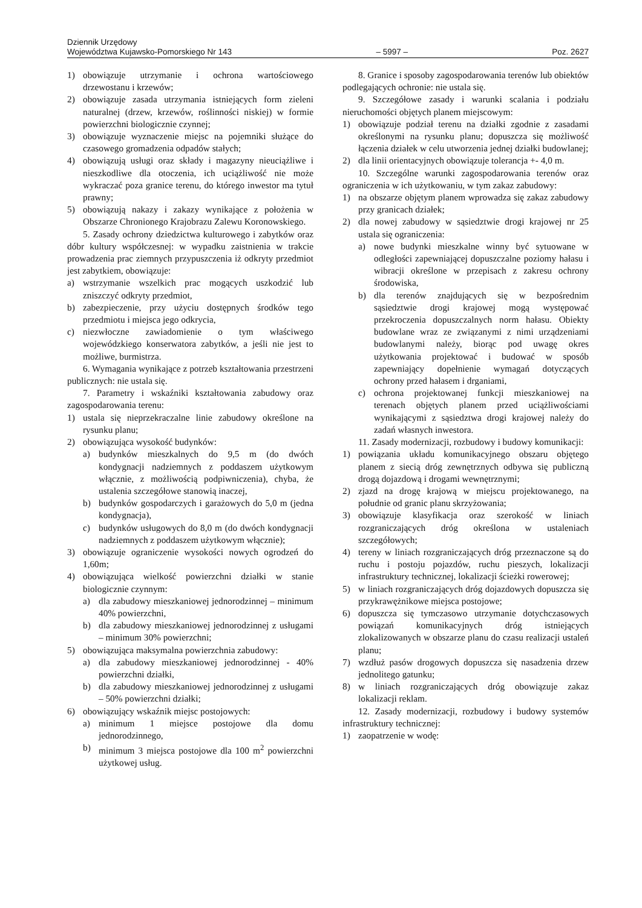Dziennik Urzędowy
Województwa Kujawsko-Pomorskiego Nr 143 – 5997 – Poz. 2627
1) obowiązuje utrzymanie i ochrona wartościowego drzewostanu i krzewów;
2) obowiązuje zasada utrzymania istniejących form zieleni naturalnej (drzew, krzewów, roślinności niskiej) w formie powierzchni biologicznie czynnej;
3) obowiązuje wyznaczenie miejsc na pojemniki służące do czasowego gromadzenia odpadów stałych;
4) obowiązują usługi oraz składy i magazyny nieuciążliwe i nieszkodliwe dla otoczenia, ich uciążliwość nie może wykraczać poza granice terenu, do którego inwestor ma tytuł prawny;
5) obowiązują nakazy i zakazy wynikające z położenia w Obszarze Chronionego Krajobrazu Zalewu Koronowskiego.
5. Zasady ochrony dziedzictwa kulturowego i zabytków oraz dóbr kultury współczesnej: w wypadku zaistnienia w trakcie prowadzenia prac ziemnych przypuszczenia iż odkryty przedmiot jest zabytkiem, obowiązuje:
a) wstrzymanie wszelkich prac mogących uszkodzić lub zniszczyć odkryty przedmiot,
b) zabezpieczenie, przy użyciu dostępnych środków tego przedmiotu i miejsca jego odkrycia,
c) niezwłoczne zawiadomienie o tym właściwego wojewódzkiego konserwatora zabytków, a jeśli nie jest to możliwe, burmistrza.
6. Wymagania wynikające z potrzeb kształtowania przestrzeni publicznych: nie ustala się.
7. Parametry i wskaźniki kształtowania zabudowy oraz zagospodarowania terenu:
1) ustala się nieprzekraczalne linie zabudowy określone na rysunku planu;
2) obowiązująca wysokość budynków:
a) budynków mieszkalnych do 9,5 m (do dwóch kondygnacji nadziemnych z poddaszem użytkowym włącznie, z możliwością podpiwniczenia), chyba, że ustalenia szczegółowe stanowią inaczej,
b) budynków gospodarczych i garażowych do 5,0 m (jedna kondygnacja),
c) budynków usługowych do 8,0 m (do dwóch kondygnacji nadziemnych z poddaszem użytkowym włącznie);
3) obowiązuje ograniczenie wysokości nowych ogrodzeń do 1,60m;
4) obowiązująca wielkość powierzchni działki w stanie biologicznie czynnym:
a) dla zabudowy mieszkaniowej jednorodzinnej – minimum 40% powierzchni,
b) dla zabudowy mieszkaniowej jednorodzinnej z usługami – minimum 30% powierzchni;
5) obowiązująca maksymalna powierzchnia zabudowy:
a) dla zabudowy mieszkaniowej jednorodzinnej - 40% powierzchni działki,
b) dla zabudowy mieszkaniowej jednorodzinnej z usługami – 50% powierzchni działki;
6) obowiązujący wskaźnik miejsc postojowych:
a) minimum 1 miejsce postojowe dla domu jednorodzinnego,
b) minimum 3 miejsca postojowe dla 100 m<sup>2</sup> powierzchni użytkowej usług.
8. Granice i sposoby zagospodarowania terenów lub obiektów podlegających ochronie: nie ustala się.
9. Szczegółowe zasady i warunki scalania i podziału nieruchomości objętych planem miejscowym:
1) obowiązuje podział terenu na działki zgodnie z zasadami określonymi na rysunku planu; dopuszcza się możliwość łączenia działek w celu utworzenia jednej działki budowlanej;
2) dla linii orientacyjnych obowiązuje tolerancja +- 4,0 m.
10. Szczególne warunki zagospodarowania terenów oraz ograniczenia w ich użytkowaniu, w tym zakaz zabudowy:
1) na obszarze objętym planem wprowadza się zakaz zabudowy przy granicach działek;
2) dla nowej zabudowy w sąsiedztwie drogi krajowej nr 25 ustala się ograniczenia:
a) nowe budynki mieszkalne winny być sytuowane w odległości zapewniającej dopuszczalne poziomy hałasu i wibracji określone w przepisach z zakresu ochrony środowiska,
b) dla terenów znajdujących się w bezpośrednim sąsiedztwie drogi krajowej mogą występować przekroczenia dopuszczalnych norm hałasu. Obiekty budowlane wraz ze związanymi z nimi urządzeniami budowlanymi należy, biorąc pod uwagę okres użytkowania projektować i budować w sposób zapewniający dopełnienie wymagań dotyczących ochrony przed hałasem i drganiami,
c) ochrona projektowanej funkcji mieszkaniowej na terenach objętych planem przed uciążliwościami wynikającymi z sąsiedztwa drogi krajowej należy do zadań własnych inwestora.
11. Zasady modernizacji, rozbudowy i budowy komunikacji:
1) powiązania układu komunikacyjnego obszaru objętego planem z siecią dróg zewnętrznych odbywa się publiczną drogą dojazdową i drogami wewnętrznymi;
2) zjazd na drogę krajową w miejscu projektowanego, na południe od granic planu skrzyżowania;
3) obowiązuje klasyfikacja oraz szerokość w liniach rozgraniczających dróg określona w ustaleniach szczegółowych;
4) tereny w liniach rozgraniczających dróg przeznaczone są do ruchu i postoju pojazdów, ruchu pieszych, lokalizacji infrastruktury technicznej, lokalizacji ścieżki rowerowej;
5) w liniach rozgraniczających dróg dojazdowych dopuszcza się przykrawężnikowe miejsca postojowe;
6) dopuszcza się tymczasowo utrzymanie dotychczasowych powiązań komunikacyjnych dróg istniejących zlokalizowanych w obszarze planu do czasu realizacji ustaleń planu;
7) wzdłuż pasów drogowych dopuszcza się nasadzenia drzew jednolitego gatunku;
8) w liniach rozgraniczających dróg obowiązuje zakaz lokalizacji reklam.
12. Zasady modernizacji, rozbudowy i budowy systemów infrastruktury technicznej:
1) zaopatrzenie w wodę: